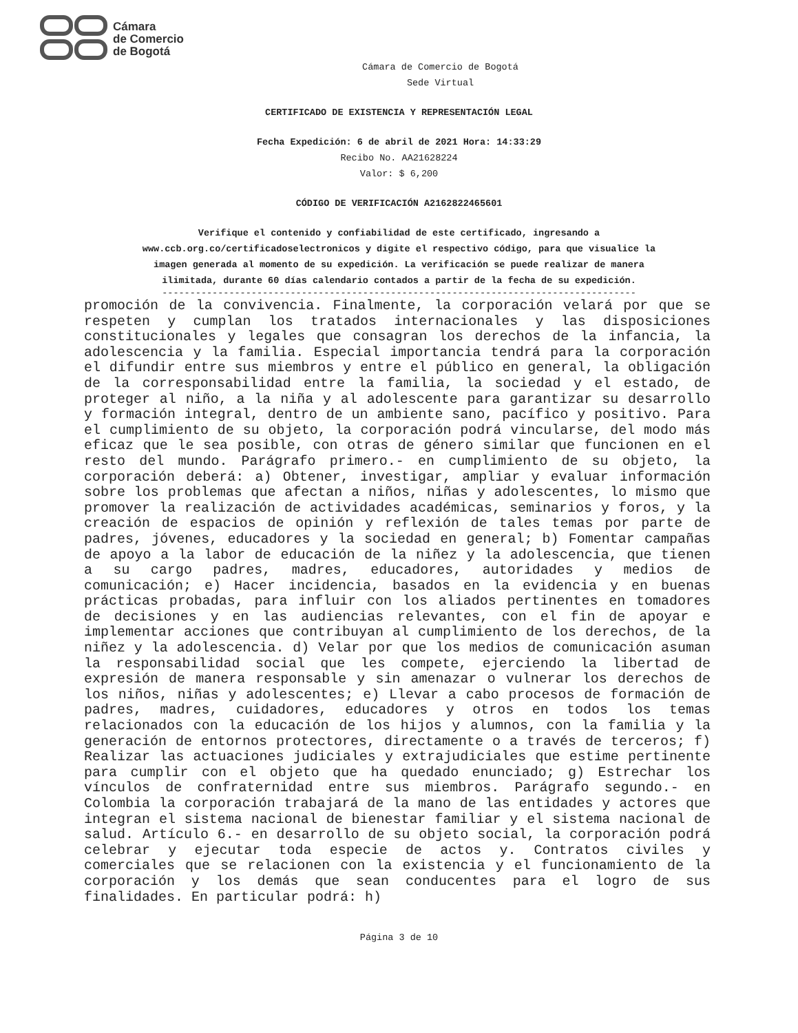Cámara
de Comercio
de Bogotá
Cámara de Comercio de Bogotá
Sede Virtual
CERTIFICADO DE EXISTENCIA Y REPRESENTACIÓN LEGAL
Fecha Expedición: 6 de abril de 2021 Hora: 14:33:29
Recibo No. AA21628224
Valor: $ 6,200
CÓDIGO DE VERIFICACIÓN A2162822465601
Verifique el contenido y confiabilidad de este certificado, ingresando a
www.ccb.org.co/certificadoselectronicos y digite el respectivo código, para que visualice la
imagen generada al momento de su expedición. La verificación se puede realizar de manera
ilimitada, durante 60 días calendario contados a partir de la fecha de su expedición.
-------------------------------------------------------------------------------------
promoción de la convivencia. Finalmente, la corporación velará por que se respeten y cumplan los tratados internacionales y las disposiciones constitucionales y legales que consagran los derechos de la infancia, la adolescencia y la familia. Especial importancia tendrá para la corporación el difundir entre sus miembros y entre el público en general, la obligación de la corresponsabilidad entre la familia, la sociedad y el estado, de proteger al niño, a la niña y al adolescente para garantizar su desarrollo y formación integral, dentro de un ambiente sano, pacífico y positivo. Para el cumplimiento de su objeto, la corporación podrá vincularse, del modo más eficaz que le sea posible, con otras de género similar que funcionen en el resto del mundo. Parágrafo primero.- en cumplimiento de su objeto, la corporación deberá: a) Obtener, investigar, ampliar y evaluar información sobre los problemas que afectan a niños, niñas y adolescentes, lo mismo que promover la realización de actividades académicas, seminarios y foros, y la creación de espacios de opinión y reflexión de tales temas por parte de padres, jóvenes, educadores y la sociedad en general; b) Fomentar campañas de apoyo a la labor de educación de la niñez y la adolescencia, que tienen a su cargo padres, madres, educadores, autoridades y medios de comunicación; e) Hacer incidencia, basados en la evidencia y en buenas prácticas probadas, para influir con los aliados pertinentes en tomadores de decisiones y en las audiencias relevantes, con el fin de apoyar e implementar acciones que contribuyan al cumplimiento de los derechos, de la niñez y la adolescencia. d) Velar por que los medios de comunicación asuman la responsabilidad social que les compete, ejerciendo la libertad de expresión de manera responsable y sin amenazar o vulnerar los derechos de los niños, niñas y adolescentes; e) Llevar a cabo procesos de formación de padres, madres, cuidadores, educadores y otros en todos los temas relacionados con la educación de los hijos y alumnos, con la familia y la generación de entornos protectores, directamente o a través de terceros; f) Realizar las actuaciones judiciales y extrajudiciales que estime pertinente para cumplir con el objeto que ha quedado enunciado; g) Estrechar los vínculos de confraternidad entre sus miembros. Parágrafo segundo.- en Colombia la corporación trabajará de la mano de las entidades y actores que integran el sistema nacional de bienestar familiar y el sistema nacional de salud. Artículo 6.- en desarrollo de su objeto social, la corporación podrá celebrar y ejecutar toda especie de actos y. Contratos civiles y comerciales que se relacionen con la existencia y el funcionamiento de la corporación y los demás que sean conducentes para el logro de sus finalidades. En particular podrá: h)
Página 3 de 10